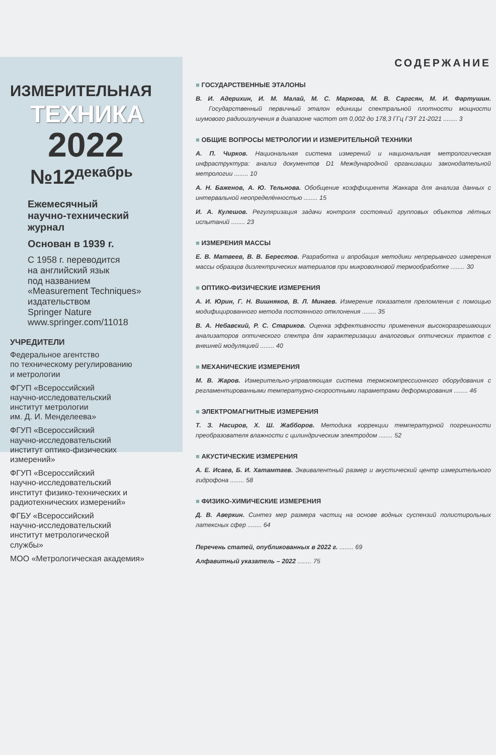ИЗМЕРИТЕЛЬНАЯ
ТЕХНИКА
2022
№12<sup>декабрь</sup>
Ежемесячный
научно-технический
журнал
Основан в 1939 г.
С 1958 г. переводится
на английский язык
под названием
«Measurement Techniques»
издательством
Springer Nature
www.springer.com/11018
УЧРЕДИТЕЛИ
Федеральное агентство
по техническому регулированию
и метрологии
ФГУП «Всероссийский
научно-исследовательский
институт метрологии
им. Д. И. Менделеева»
ФГУП «Всероссийский
научно-исследовательский
институт оптико-физических
измерений»
ФГУП «Всероссийский
научно-исследовательский
институт физико-технических и
радиотехнических измерений»
ФГБУ «Всероссийский
научно-исследовательский
институт метрологической
службы»
МОО «Метрологическая академия»
СОДЕРЖАНИЕ
■ ГОСУДАРСТВЕННЫЕ ЭТАЛОНЫ
В. И. Адерихин, И. М. Малай, М. С. Маркова, М. В. Саргсян, М. И. Фартушин. Государственный первичный эталон единицы спектральной плотности мощности шумового радиоизлучения в диапазоне частот от 0,002 до 178,3 ГГц ГЭТ 21-2021 ........ 3
■ ОБЩИЕ ВОПРОСЫ МЕТРОЛОГИИ И ИЗМЕРИТЕЛЬНОЙ ТЕХНИКИ
А. П. Чирков. Национальная система измерений и национальная метрологическая инфраструктура: анализ документов D1 Международной организации законодательной метрологии ........ 10
А. Н. Баженов, А. Ю. Тельнова. Обобщение коэффициента Жаккара для анализа данных с интервальной неопределённостью ........ 15
И. А. Кулешов. Регуляризация задачи контроля состояний групповых объектов лётных испытаний ........ 23
■ ИЗМЕРЕНИЯ МАССЫ
Е. В. Матвеев, В. В. Берестов. Разработка и апробация методики непрерывного измерения массы образцов диэлектрических материалов при микроволновой термообработке ........ 30
■ ОПТИКО-ФИЗИЧЕСКИЕ ИЗМЕРЕНИЯ
А. И. Юрин, Г. Н. Вишняков, В. Л. Минаев. Измерение показателя преломления с помощью модифицированного метода постоянного отклонения ........ 35
В. А. Небавский, Р. С. Стариков. Оценка эффективности применения высокоразрешающих анализаторов оптического спектра для характеризации аналоговых оптических трактов с внешней модуляцией ........ 40
■ МЕХАНИЧЕСКИЕ ИЗМЕРЕНИЯ
М. В. Жаров. Измерительно-управляющая система термокомпрессионного оборудования с регламентированными температурно-скоростными параметрами деформирования ........ 46
■ ЭЛЕКТРОМАГНИТНЫЕ ИЗМЕРЕНИЯ
Т. З. Насиров, Х. Ш. Жабборов. Методика коррекции температурной погрешности преобразователя влажности с цилиндрическим электродом ........ 52
■ АКУСТИЧЕСКИЕ ИЗМЕРЕНИЯ
А. Е. Исаев, Б. И. Хатамтаев. Эквивалентный размер и акустический центр измерительного гидрофона ........ 58
■ ФИЗИКО-ХИМИЧЕСКИЕ ИЗМЕРЕНИЯ
Д. В. Аверкин. Синтез мер размера частиц на основе водных суспензий полистирольных латексных сфер ........ 64
Перечень статей, опубликованных в 2022 г. ........ 69
Алфавитный указатель – 2022 ........ 75